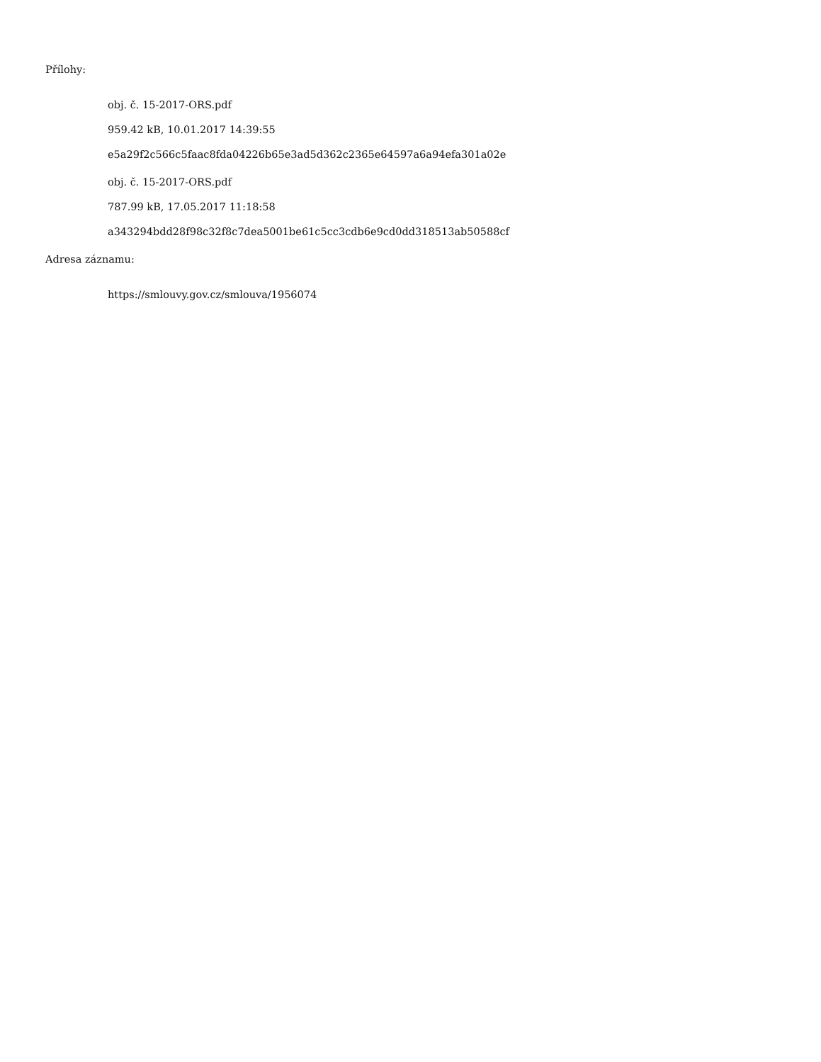Přílohy:
obj. č. 15-2017-ORS.pdf
959.42 kB, 10.01.2017 14:39:55
e5a29f2c566c5faac8fda04226b65e3ad5d362c2365e64597a6a94efa301a02e
obj. č. 15-2017-ORS.pdf
787.99 kB, 17.05.2017 11:18:58
a343294bdd28f98c32f8c7dea5001be61c5cc3cdb6e9cd0dd318513ab50588cf
Adresa záznamu:
https://smlouvy.gov.cz/smlouva/1956074